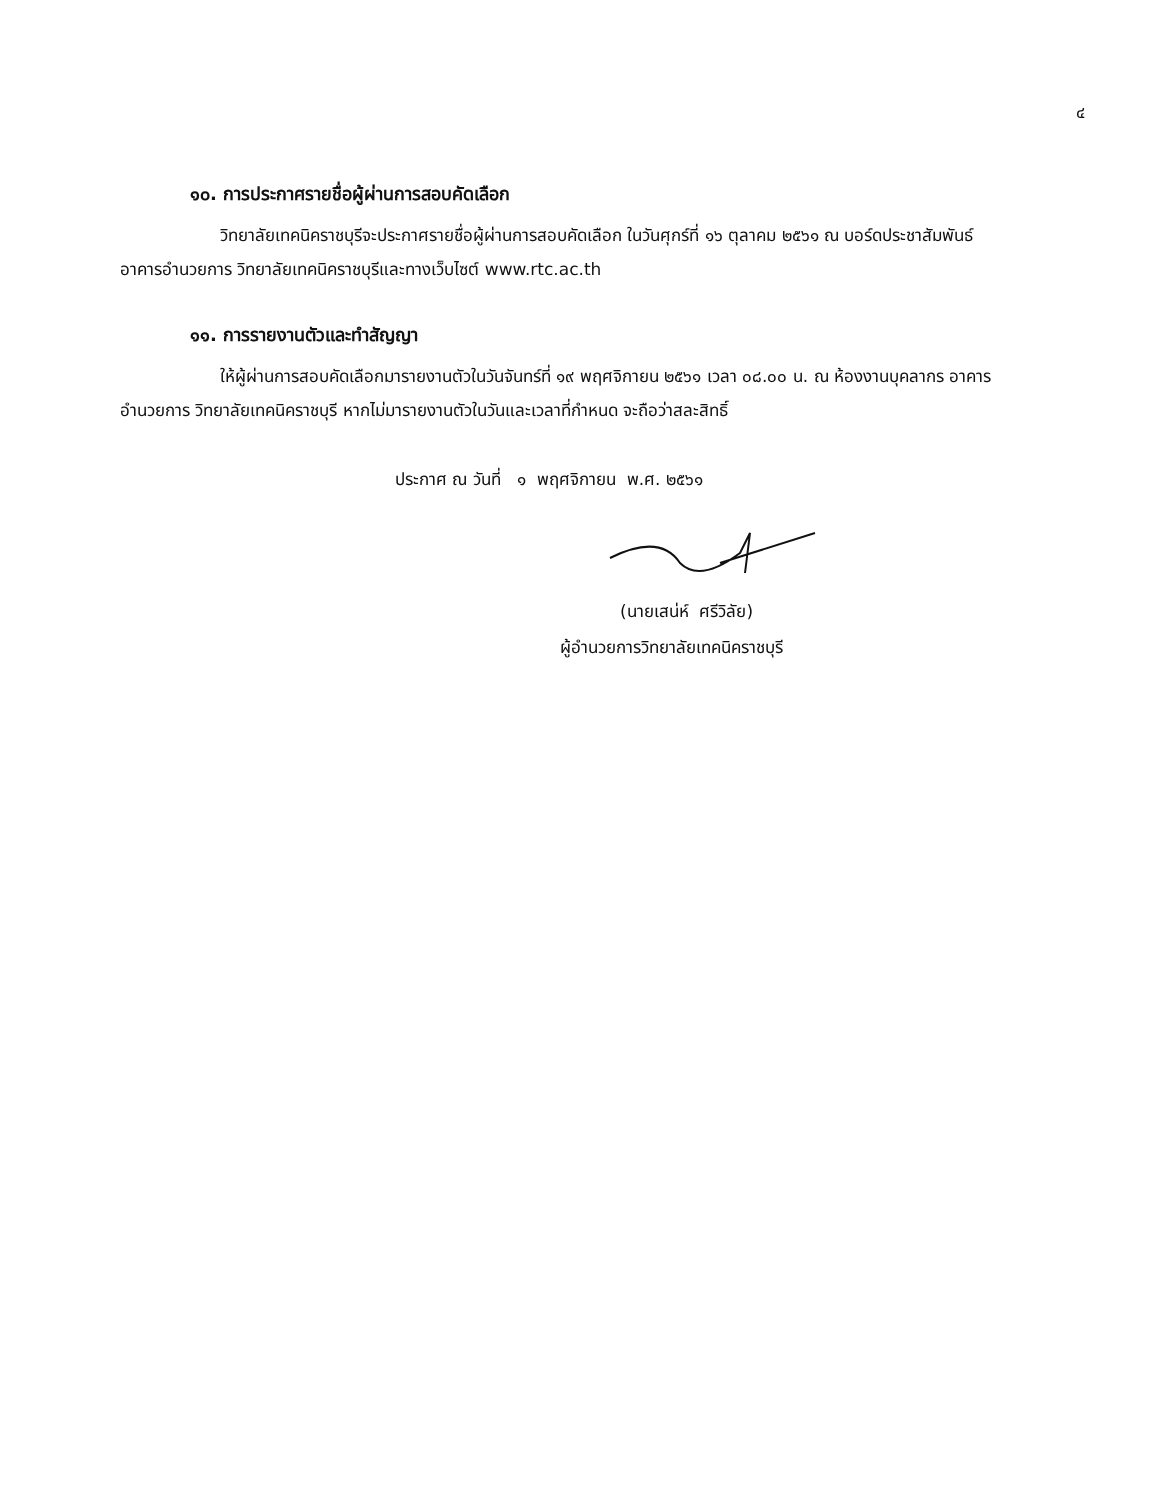๔
๑๐. การประกาศรายชื่อผู้ผ่านการสอบคัดเลือก
วิทยาลัยเทคนิคราชบุรีจะประกาศรายชื่อผู้ผ่านการสอบคัดเลือก ในวันศุกร์ที่ ๑๖ ตุลาคม ๒๕๖๑ ณ บอร์ดประชาสัมพันธ์ อาคารอำนวยการ วิทยาลัยเทคนิคราชบุรีและทางเว็บไซต์ www.rtc.ac.th
๑๑. การรายงานตัวและทำสัญญา
ให้ผู้ผ่านการสอบคัดเลือกมารายงานตัวในวันจันทร์ที่ ๑๙ พฤศจิกายน ๒๕๖๑ เวลา ๐๘.๐๐ น. ณ ห้องงานบุคลากร อาคารอำนวยการ วิทยาลัยเทคนิคราชบุรี หากไม่มารายงานตัวในวันและเวลาที่กำหนด จะถือว่าสละสิทธิ์
ประกาศ ณ วันที่ ๑ พฤศจิกายน พ.ศ. ๒๕๖๑
(นายเสน่ห์ ศรีวิลัย)
ผู้อำนวยการวิทยาลัยเทคนิคราชบุรี